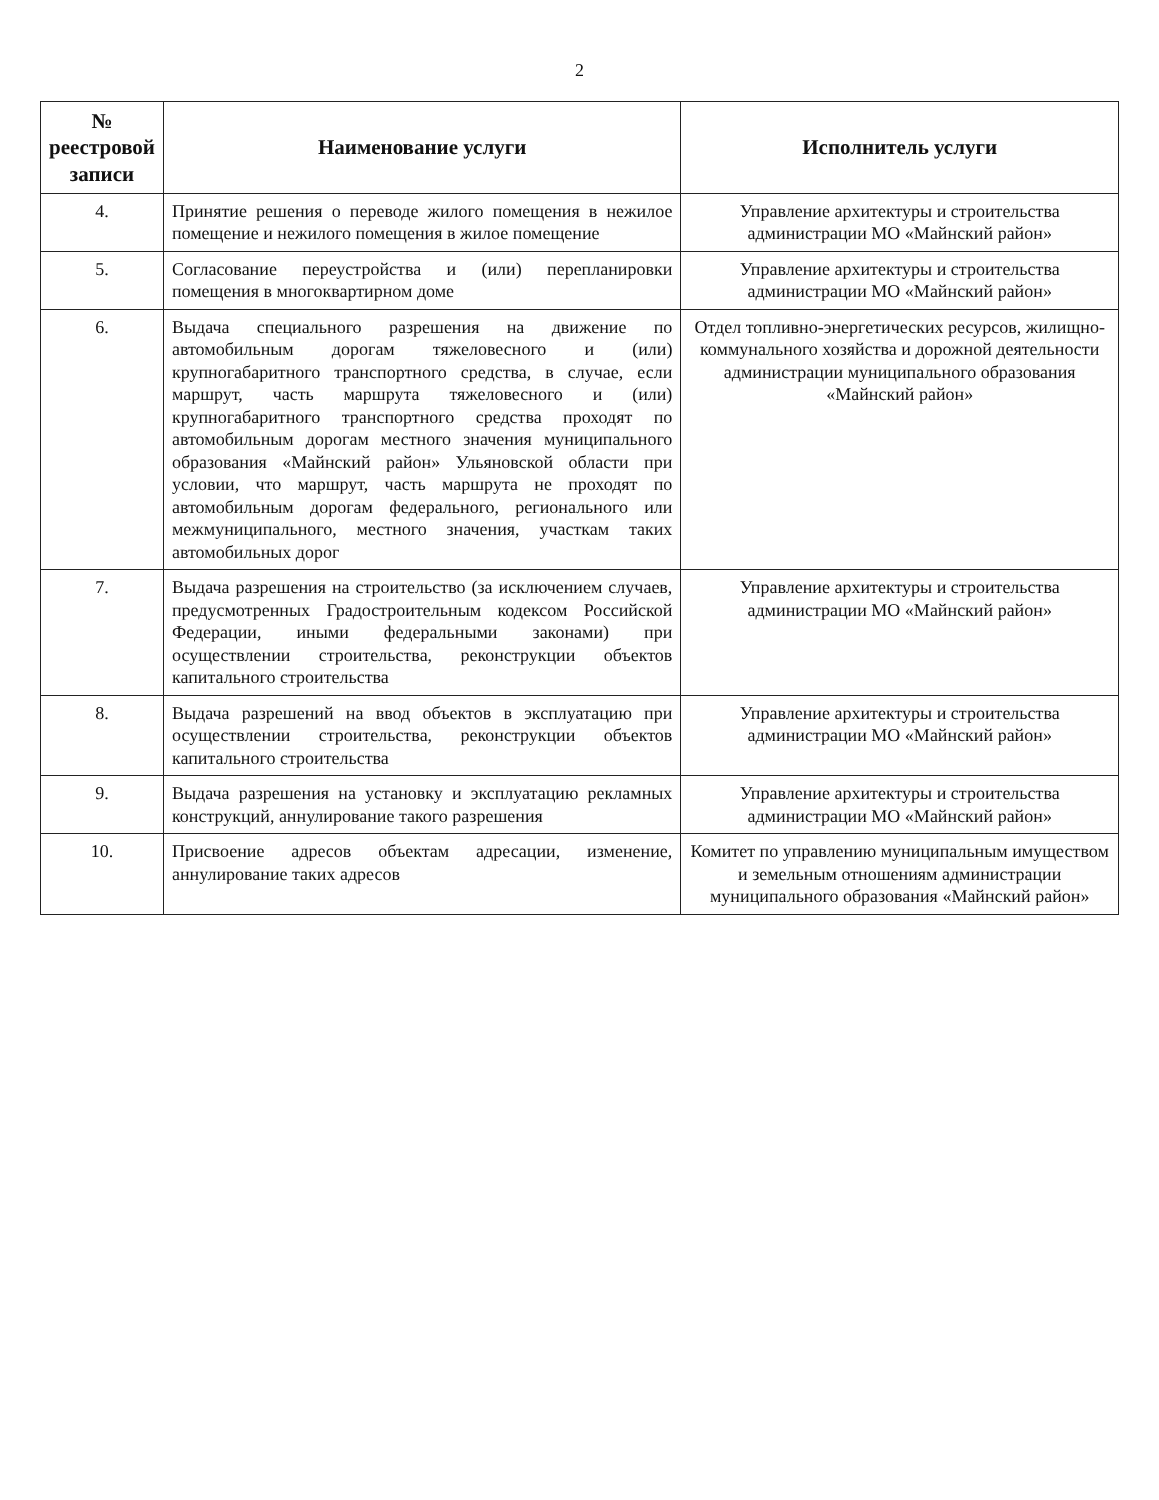2
| № реестровой записи | Наименование услуги | Исполнитель услуги |
| --- | --- | --- |
| 4. | Принятие решения о переводе жилого помещения в нежилое помещение и нежилого помещения в жилое помещение | Управление архитектуры и строительства администрации МО «Майнский район» |
| 5. | Согласование переустройства и (или) перепланировки помещения в многоквартирном доме | Управление архитектуры и строительства администрации МО «Майнский район» |
| 6. | Выдача специального разрешения на движение по автомобильным дорогам тяжеловесного и (или) крупногабаритного транспортного средства, в случае, если маршрут, часть маршрута тяжеловесного и (или) крупногабаритного транспортного средства проходят по автомобильным дорогам местного значения муниципального образования «Майнский район» Ульяновской области при условии, что маршрут, часть маршрута не проходят по автомобильным дорогам федерального, регионального или межмуниципального, местного значения, участкам таких автомобильных дорог | Отдел топливно-энергетических ресурсов, жилищно-коммунального хозяйства и дорожной деятельности администрации муниципального образования «Майнский район» |
| 7. | Выдача разрешения на строительство (за исключением случаев, предусмотренных Градостроительным кодексом Российской Федерации, иными федеральными законами) при осуществлении строительства, реконструкции объектов капитального строительства | Управление архитектуры и строительства администрации МО «Майнский район» |
| 8. | Выдача разрешений на ввод объектов в эксплуатацию при осуществлении строительства, реконструкции объектов капитального строительства | Управление архитектуры и строительства администрации МО «Майнский район» |
| 9. | Выдача разрешения на установку и эксплуатацию рекламных конструкций, аннулирование такого разрешения | Управление архитектуры и строительства администрации МО «Майнский район» |
| 10. | Присвоение адресов объектам адресации, изменение, аннулирование таких адресов | Комитет по управлению муниципальным имуществом и земельным отношениям администрации муниципального образования «Майнский район» |